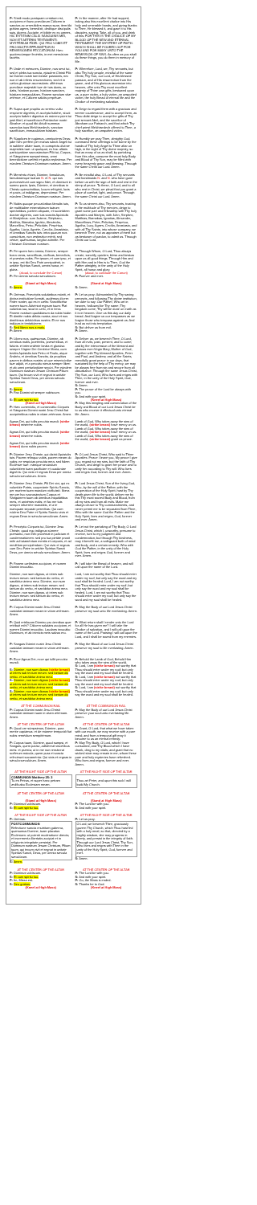| P: Símili modo postquam cenátum est, accípiens et hunc præclárum Cálicem in sanctas ac venerábiles manus suas: item tibi grátias agens, benedíxit, dedítque discípulis suis, dicens: Accípite, et bíbite ex eo omnes, HIC EST ENIM CALIX SÁNGUINIS MEI, NOVI ET AETÉRNI TESTAMÉNTI: MYSTÉRIUM FÍDEI: QUI PRO VOBIS ET PRO MULTIS EFFUNDÉTUR IN REMISSIÓNEM PECCATÓRUM. Hæc quotiescúmque fecéritis, in mei memóriam faciétis. | P: In like manner, after He had supped, taking also this excellent chalice into His holy and venerable hands, and giving thanks to Thee, He blessed it, and gave it to His disciples, saying: Take, all of you, and drink of this: FOR THIS IS THE CHALICE OF MY BLOOD OF THE NEW AND ETERNAL TESTAMENT: THE MYSTERY OF FAITH: WHICH SHALL BE POURED OUT FOR YOU AND FOR MANY UNTO THE REMISSION OF SINS. As often as you shall do these things, you do them in memory of Me. |
| P: Unde et mémores, Dómine, nos servi tui, sed et plebs tua sancta, ejúsdem Christi Fílii tui Dómini nostri tam beátæ passiónis, nec non et ab ínferis resurrectiónis, sed et in cælos gloriósæ ascensiónis: offérimus præcláræ majestáti tuæ de tuis donis, ac datis, hóstiam puram, hóstiam sanctam, hóstiam immaculátam, Panem sanctum vitæ ætérnæ, et Cálicem salútis perpétuæ. | P: Wherefore, Lord, we, Thy servants, but also Thy holy people, mindful of the same Christ, Thy Son, our Lord, of His blessed passion, and of His resurrection from the grave, and of His glorious ascension into heaven, offer unto Thy most excellent majesty of Thine own gifts, bestowed upon us, a pure victim, a holy victim, an unspotted victim, the holy Bread of eternal life and the Chalice of everlasting salvation. |
| P: Supra quæ propítio ac seréno vultu respícere dignéris; et accépta habére, sícuti accépta habére dignátus es múnera púeri tui justi Abel, et sacrifícium Patriárchæ nostri Ábrahæ: et quod tibi óbtulit summus sacerdos tuus Melchísedech, sanctum sacrifícium, immaculátam hóstiam. | P: Deign to regard them with a gracious and serene countenance, and to accept them, as Thou didst deign to accept the gifts of Thy just servant Abel, and the sacrifice of Abraham our Patriarch, and that which Thy chief priest Melchisedech offered to Thee, a holy sacrifice, an unspotted victim. |
| P: Súpplices te rogámus, omnípotens Deus: jube hæc perférri per manus sancti Ángeli tui in sublíme altáre tuum, in conspéctu divínæ majestátis tuæ: ut quotquot, ex hac altáris participatióne sacrosánctum Fílii tui, Corpus, et Sánguinem sumpsérimus, omni benedictióne cælésti et grátia repleámur. Per eúndem Christum Dóminum nostrum. Amen. | P: Humbly we pray Thee, almighty God, command these offerings to be borne by the hands of Thy holy Angel to Thine altar on high, in the sight of Thy divine majesty, so that as many of us as shall, by partaking from this altar, consume the most holy Body and Blood of Thy Son, may be filled with every heavenly grace and blessing. Through the same Christ our Lord. Amen. |
| P: Meménto étiam, Dómine, famulórum, famularúmque tuárum N. et N. qui nos præcessérunt cum signo fídei, et dórmiunt in somno pacis. Ipsis, Dómine, et ómnibus in Christo quiescéntibus, locum refrigérii, lucis et pacis, ut indúlgeas, deprecámur. Per eúndem Christum Dóminum nostrum. Amen. | P: Be mindful also, O Lord, of Thy servants and handmaids N. and N. who have gone before us with the sign of faith and rest in the sleep of peace. To these, O Lord, and to all who rest in Christ, we plead that you grant a place of comfort, light, and peace. Through the same Christ our Lord. Amen. |
| P: Nobis quoque peccatóribus fámulis tuis, de multitúdine miseratiónum tuárum sperántibus, partem alíquam, et societátem donáre dignéris, cum tuis sanctis Apóstolis et Martýribus: cum Joánne, Stéphano, Matthía, Bárnaba, Ignátio, Alexándro, Marcellíno, Petro, Felicitáte, Perpétua, Ágatha, Lúcia, Agnéte, Cæcília, Anastásia, et ómnibus Sanctis tuis: intra quorum nos consórtium, non æstimátor mériti, sed véniæ, quǽsumus, largítor admítte. Per Christum Dóminum nostrum. | P: To us sinners also, Thy servants, trusting in the multitude of Thy mercies, deign to grant some part and fellowship with Thy holy Apostles and Martyrs, with John, Stephen, Matthias, Barnabas, Ignatius, Alexander, Marcellinus, Peter, Felicitas, Perpetua, Agatha, Lucy, Agnes, Cecilia, Anastasia, and with all Thy Saints, into whose company, we beseech Thee, not as appraiser of merit but as bestower of pardon, to admit us. Through Christ our Lord. |
| P: Per quem hæc ómnia, Dómine, semper bona creas, sanctíficas, vivíficas, benedícis, et præstas nobis. Per ipsum, et cum ipso, et in ipso, est tibi Deo Patri omnipoténti, in unitáte Spíritus Sancti, omnis honor, et glória. (aloud, to conclude the Canon) P: Per ómnia sæcula sæculórum. (Stand at High Mass) S: Amen. | P: Through Whom, O Lord, Thou always create, sanctify, quicken, bless and bestow upon us all good things. Through Him and with Him and in Him is to Thee, God the Father almighty, in the unity of the Holy Spirit, all honor and glory. (aloud, to conclude the Canon) P: Forever and ever. (Stand at High Mass) S: Amen. |
| P: Orémus. Præcéptis salutáribus móniti, et divína institutióne formáti, audémus dícere: Pater noster, qui es in cælis: Sanctificétur nomen tuum: Advéniat regnum tuum: Fiat volúntas tua, sicut in cælo, et in terra. Panem nostrum quotidiánum da nobis hódie: Et dimítte nobis débita nostra, sicut et nos dimíttimus debitóribus nostris. Et ne nos indúcas in tentatiónem: S: Sed líbera nos a malo. P: Amen | P: Let us pray: Admonished by Thy saving precepts, and following Thy divine institution, we dare to say: Our Father, Who art in heaven, hallowed be Thy name; Thy kingdom come; Thy will be done on earth as it is in heaven. Give us this day our daily bread. And forgive us our trespasses as we forgive those who trespass against us. And lead us not into temptation. S: But deliver us from evil. P: Amen. |
| P: Líbera nos, quǽsumus, Dómine, ab ómnibus malis, prætéritis, præséntibus, et futúris: et intercedénte beáta et gloriósa semper Vírgine Dei Genitríce María, cum beátis Apóstolis tuis Petro et Paulo, atque Andréa, et ómnibus Sanctis, da propítius pacem in diébus nostris: ut ope misericórdiæ tuæ adjúti, et a peccáto simus semper líberi et ab omni perturbatióne secúri. Per eúndem Dóminum nostrum Jesum Christum Fílium tuum. Qui tecum vivit et regnat in unitáte Spíritus Sancti Deus, per ómnia sǽcula sæculórum. S: Amen. P: Pax Dómini sit semper vobíscum. S: Et cum spíritu tuo. (Kneel at High Mass) P: Hæc commíxtio, et consecrátio Córporis et Sánguinis Dómini nostri Jesu Christi fiat accipiéntibus nobis in vitam ætérnam. Amen. Agnus Dei, qui tollis peccáta mundi: (strike breast) miserére nobis. Agnus Dei, qui tollis peccáta mundi: (strike breast) miserére nobis. Agnus Dei, qui tollis peccáta mundi: (strike breast) dona nobis pacem. | P: Deliver us, we beseech Thee, O Lord, from all evils, past, present, and to come; and by the intercession of the blessed and glorious ever-Virgin Mary, Mother of God, together with Thy blessed Apostles, Peter and Paul, and Andrew, and all the Saints, mercifully grant peace in our days, that sustained by the help of Thy mercy, we may be always free from sin and secure from all disturbance. Through the same Jesus Christ, Thy Son, our Lord, Who lives and reigns with Thee, in the unity of the Holy Spirit, God, forever and ever. S: Amen. P: The peace of the Lord be always with you. S: And with your spirit. (Kneel at High Mass) P: May this mingling and consecration of the Body and Blood of our Lord Jesus Christ be to us who receive it effectual unto eternal life. Amen. Lamb of God, Who takes away the sins of the world, (strike breast) have mercy on us. Lamb of God, Who takes away the sins of the world, (strike breast) have mercy on us. Lamb of God, Who takes away the sins of the world, (strike breast) grant us peace. |
| P: Dómine Jesu Christe, qui dixísti Apóstolis tuis: Pacem relínquo vobis, pacem meam do vobis: ne respícias peccáta mea, sed fidem Ecclésiæ tuæ: eámque secúndum voluntátem tuam pacificáre et coadunáre dignéris: Qui vivis et regnas Deus per ómnia sǽcula sæculórum. Amen. | P: O Lord Jesus Christ, Who said to Thine Apostles: Peace I leave you, My peace I give you; regard not my sins, but the faith of Thy Church, and deign to grant her peace and to unify her according to Thy will: Who lives and reigns God, forever and ever. Amen. |
| P: Dómine Jesu Christe, Fili Dei vivi, qui ex voluntáte Patris, cooperánte Spíritu Sancto, per mortem tuam mundum vivificásti: líbera me per hoc sacrosánctum Corpus et Sánguinem tuum ab ómnibus iniquitátibus meis, et univérsis malis: et fac me tuis semper inhærére mandátis, et a te numquam separári permíttas: Qui cum eódem Deo Patre et Spíritu Sancto vivis et regnas Deus in sǽcula sæculórum. Amen. | P: Lord Jesus Christ, Son of the living God, Who, by the will of the Father, with the cooperation of the Holy Spirit, hast by Thy death given life to the world; deliver me by this Thy most sacred Body and Blood, from all my sins and from all evils. Make me always cleave to Thy commandments, and never permit me to be separated from Thee, Who with the same God the Father and the Holy Spirit, lives and reigns, God, forever and ever. Amen. |
| P: Percéptio Córporis tui, Dómine Jesu Christe, quod ego indígnus súmere præsúmo, non mihi provéniat in judícium et condemnatiónem: sed pro tua pietáte prosit mihi ad tutaméntum mentis et córporis, et ad medélam percipiéndam: Qui vivis et regnas cum Deo Patre in unitáte Spíritus Sancti Deus, per ómnia sǽcula sæculórum. Amen. | P: Let not the partaking of Thy Body, O Lord Jesus Christ, which I, unworthy, presume to receive, turn to my judgment and condemnation; but through Thy kindness, may it benefit me, a safeguard both of mind and body, and a certain remedy. Who with God the Father, in the unity of the Holy Spirit, lives and reigns God, forever and ever. Amen. |
| P: Panem cæléstem accípiam, et nomen Dómini invocábo. Dómine, non sum dignus, ut intres sub tectum meum: sed tantum dic verbo, et sanábitur ánima mea. Dómine, non sum dignus, ut intres sub tectum meum: sed tantum dic verbo, et sanábitur ánima mea. Dómine, non sum dignus, ut intres sub tectum meum: sed tantum dic verbo, et sanábitur ánima mea. | P: I will take the Bread of heaven, and will call upon the name of the Lord. Lord, I am not worthy that Thou should enter under my roof; but only say the word and my soul shall be healed. Lord, I am not worthy that Thou should enter under my roof; but only say the word and my soul shall be healed. Lord, I am not worthy that Thou should enter under my roof; but only say the word and my soul shall be healed. |
| P: Corpus Dómini nostri Jesu Christi custódiat ánimam meam in vitam ætérnam. Amen. | P: May the Body of our Lord Jesus Christ preserve my soul unto life everlasting. Amen. |
| P: Quid retríbuam Dómino pro ómnibus quæ retríbuit mihi? Cálicem salutáris accípiam, et nomen Dómini invocábo. Laudans invocábo Dóminum, et ab inimícis meis salvus ero. | P: What return shall I render unto the Lord for all He has given me? I will take the Chalice of salvation, and I will call upon the name of the Lord. Praising I will call upon the Lord, and I shall be saved from my enemies. |
| P: Sanguis Dómini nostri Jesu Christi custódiat ánimam meam in vitam ætérnam. Amen. | P: May the Blood of our Lord Jesus Christ preserve my soul to life everlasting. Amen. |
| P: Ecce Agnus Dei, ecce qui tollit peccáta mundi. S: Dómine, non sum dignus (strike breast) ut intres sub tectum meum: sed tantum dic verbo, et sanábitur ánima mea. S: Dómine, non sum dignus (strike breast) ut intres sub tectum meum: sed tantum dic verbo, et sanábitur ánima mea. S: Dómine, non sum dignus (strike breast) ut intres sub tectum meum: sed tantum dic verbo, et sanábitur ánima mea. | P: Behold the Lamb of God, Behold Him who takes away the sins of the world. S: Lord, I am (strike breast) not worthy that Thou should enter under my roof; but only say the word and my soul shall be healed. S: Lord, I am (strike breast) not worthy that Thou should enter under my roof; but only say the word and my soul shall be healed. S: Lord, I am (strike breast) not worthy that Thou should enter under my roof; but only say the word and my soul shall be healed. |
| AT THE COMMUNION RAIL P: Corpus Dómini nostri Jesu Christi custódiat ánimam tuam in vitam ætérnam. Amen. | AT THE COMMUNION RAIL P: May the Body of our Lord Jesus Christ preserve your soul unto everlasting life. Amen. |
| AT THE CENTER OF THE ALTAR P: Quod ore súmpsimus, Dómine, pura mente capiámus: et de múnere temporáli fiat nobis remédium sempitérnum. P: Corpus tuum, Dómine, quod sumpsi, et Sanguis, quem potávi, adhǽreat viscéribus meis: et præsta; ut in me non remáneat scélerum mácula, quem pura et sancta refecérunt sacraménta: Qui vivis et regnas in sǽcula sæculórum. Amen. | AT THE CENTER OF THE ALTAR P: Grant, O Lord, that what we have taken with our mouth, we may receive with a pure mind; and from a temporal gift may it become to us an eternal remedy. P: May Thy Body, O Lord, which I have consumed, and Thy Blood which I have drunk, cling to my vitals; and grant that no wicked stain may remain in me, whom these pure and holy mysteries have refreshed. Who lives and reigns, forever and ever. Amen. |
| AT THE RIGHT SIDE OF THE ALTAR COMMUNION Matthew 25: 2 Tu es Petrus, et super hanc petram ædificabo Ecclesiam meam. | AT THE RIGHT SIDE OF THE ALTAR Thou art Peter, and upon this rock I will build My Church. |
| AT THE CENTER OF THE ALTAR (Stand at High Mass) P: Dóminus vobíscum. S: Et cum spíritu tuo. | AT THE CENTER OF THE ALTAR (Stand at High Mass) P: The Lord be with you. S: And with your spirit. |
| AT THE RIGHT SIDE OF THE ALTAR P: Orémus. POSTCOMMUNION Refectione sancta enutritam gubernа, quæsumus Domine, tuam placatus Ecclesiam: ut potenti moderatione directa, et incrementa libertatis accipiat et in religionis integritate persistat. Per Dóminum nostrum Jesum Christum, Filium tuum, qui tecum vivit et regnat in unitate Spiritus Sancti, Deus, per ómnia sæcula sæculórum. S: Amen. | AT THE RIGHT SIDE OF THE ALTAR P: Let us pray. O Lord, we beseech Thee, graciously govern Thy Church, which Thou hast fed with a holy meal; so that, directed by a mighty wisdom, she may progress in liberty, and persist in the integrity of faith. Through our Lord Jesus Christ, Thy Son, Who lives and reigns with Thee in the unity of the Holy Spirit, God, forever and ever. S: Amen. |
| AT THE CENTER OF THE ALTAR P: Dóminus vobíscum. S: Et cum spíritu tuo. P: Ite, Missa est. S: Deo grátias. (Kneel at High Mass) | AT THE CENTER OF THE ALTAR P: The Lord be with you. S: And with your spirit. P: Go, the Mass is ended. S: Thanks be to God. (Kneel at High Mass) |